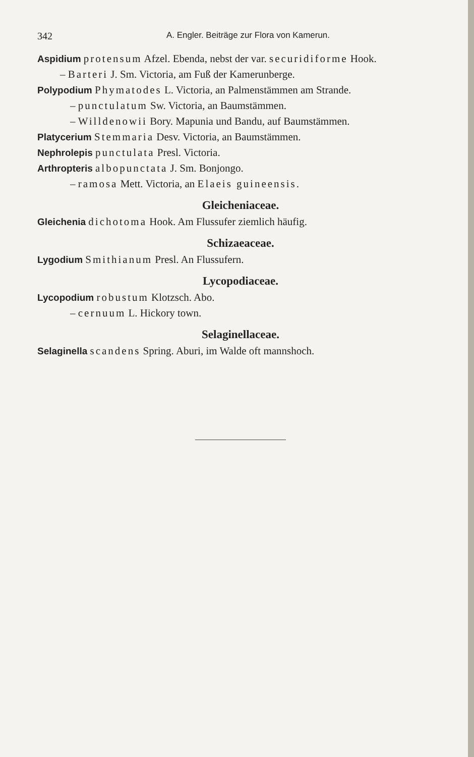342 A. Engler. Beiträge zur Flora von Kamerun.
Aspidium protensum Afzel. Ebenda, nebst der var. securidiforme Hook.
– Barteri J. Sm. Victoria, am Fuß der Kamerunberge.
Polypodium Phymatodes L. Victoria, an Palmenstämmen am Strande.
– punctulatum Sw. Victoria, an Baumstämmen.
– Willdenowii Bory. Mapunia und Bandu, auf Baumstämmen.
Platycerium Stemmaria Desv. Victoria, an Baumstämmen.
Nephrolepis punctulata Presl. Victoria.
Arthropteris albopunctata J. Sm. Bonjongo.
– ramosa Mett. Victoria, an Elaeis guineensis.
Gleicheniaceae.
Gleichenia dichotoma Hook. Am Flussufer ziemlich häufig.
Schizaeaceae.
Lygodium Smithianum Presl. An Flussufern.
Lycopodiaceae.
Lycopodium robustum Klotzsch. Abo.
– cernuum L. Hickory town.
Selaginellaceae.
Selaginella scandens Spring. Aburi, im Walde oft mannshoch.